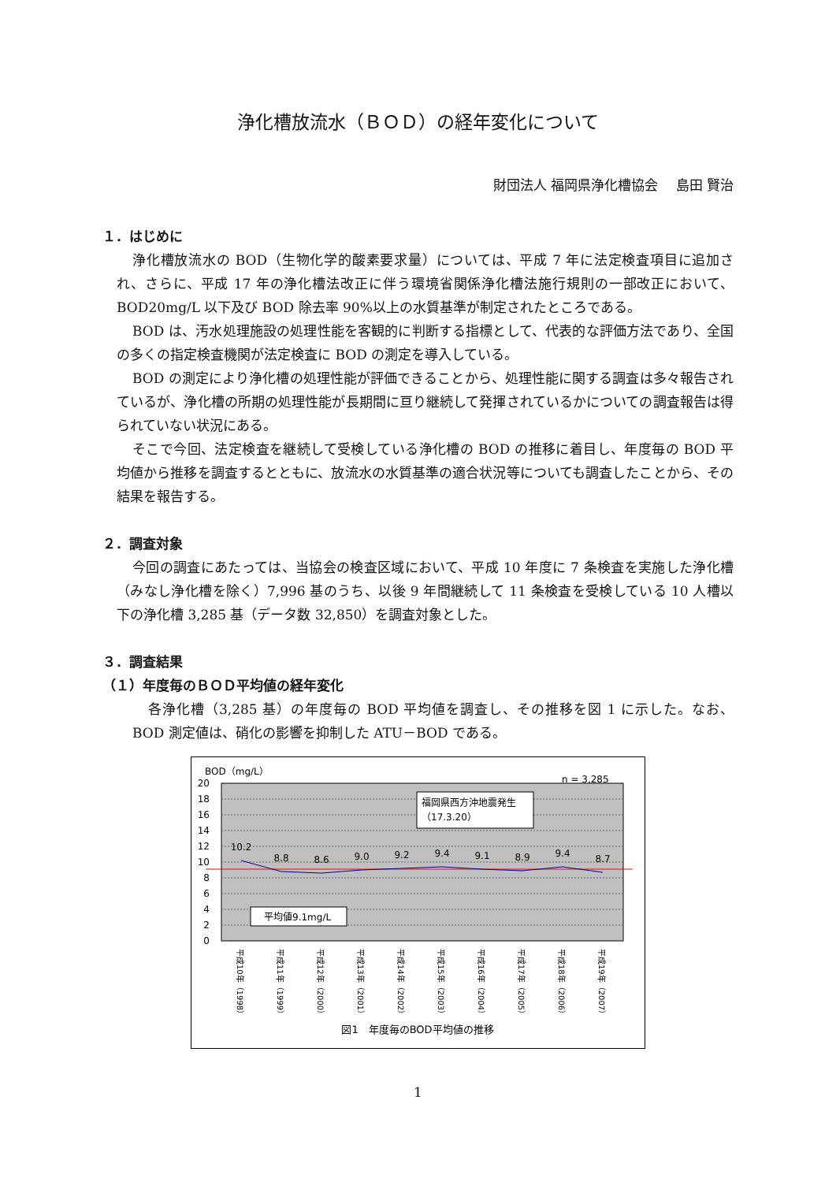浄化槽放流水（ＢＯＤ）の経年変化について
財団法人 福岡県浄化槽協会　 島田 賢治
１．はじめに
浄化槽放流水の BOD（生物化学的酸素要求量）については、平成 7 年に法定検査項目に追加され、さらに、平成 17 年の浄化槽法改正に伴う環境省関係浄化槽法施行規則の一部改正において、BOD20mg/L 以下及び BOD 除去率 90%以上の水質基準が制定されたところである。
BOD は、汚水処理施設の処理性能を客観的に判断する指標として、代表的な評価方法であり、全国の多くの指定検査機関が法定検査に BOD の測定を導入している。
BOD の測定により浄化槽の処理性能が評価できることから、処理性能に関する調査は多々報告されているが、浄化槽の所期の処理性能が長期間に亘り継続して発揮されているかについての調査報告は得られていない状況にある。
そこで今回、法定検査を継続して受検している浄化槽の BOD の推移に着目し、年度毎の BOD 平均値から推移を調査するとともに、放流水の水質基準の適合状況等についても調査したことから、その結果を報告する。
２．調査対象
今回の調査にあたっては、当協会の検査区域において、平成 10 年度に 7 条検査を実施した浄化槽（みなし浄化槽を除く）7,996 基のうち、以後 9 年間継続して 11 条検査を受検している 10 人槽以下の浄化槽 3,285 基（データ数 32,850）を調査対象とした。
３．調査結果
（１）年度毎のＢＯＤ平均値の経年変化
各浄化槽（3,285 基）の年度毎の BOD 平均値を調査し、その推移を図 1 に示した。なお、BOD 測定値は、硝化の影響を抑制した ATU－BOD である。
BOD（mg/L）
n = 3,285
20
18
16
14
12
10
8
6
4
2
0
10.2
8.8
8.6
9.0
9.2
9.4
9.1
8.9
9.4
8.7
福岡県西方沖地震発生
（17.3.20）
平均値9.1mg/L
平成10年（1998）
平成11年（1999）
平成12年（2000）
平成13年（2001）
平成14年（2002）
平成15年（2003）
平成16年（2004）
平成17年（2005）
平成18年（2006）
平成19年（2007）
図1　年度毎のBOD平均値の推移
1